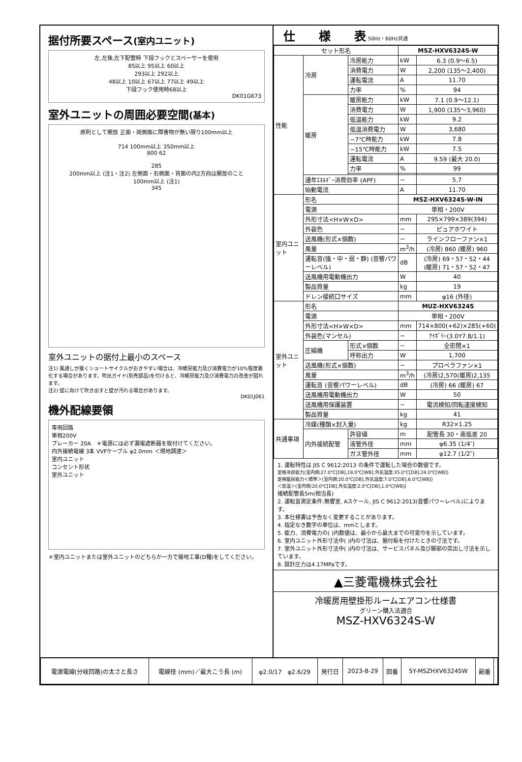据付所要スペース(室内ユニット)
左,左後,左下配管時 下段フックとスペーサーを使用
85以上 95以上 60以上
293以上 292以上
48以上 10以上 67以上 77以上 49以上
下段フック使用時68以上
DK01G673
室外ユニットの周囲必要空間(基本)
原則として開放 正面・両側面に障害物が無い限り100mm以上
714 100mm以上 350mm以上
800 62
285
200mm以上 (注1・注2) 左側面・右側面・背面の内2方向は開放のこと
100mm以上 (注1)
345
室外ユニットの据付上最小のスペース
注1) 風通しが悪くショートサイクルがおきやすい場合は、冷暖房能力及び消費電力が10%程度悪化する場合があります。吹出ガイド(別売部品)を付けると、冷暖房能力及び消費電力の改善が図れます。
注2) 壁に向けて吹き出すと壁が汚れる場合があります。
DK01J061
機外配線要領
専用回路
単相200V
ブレーカー 20A　＊電源には必ず漏電遮断器を取付けてください。
内外接続電線 3本 VVFケーブル φ2.0mm ＜現地調達＞
室内ユニット
コンセント形状
室外ユニット
＊室内ユニットまたは室外ユニットのどちらか一方で接地工事(D種)をしてください。
仕　　様　　表 50Hz・60Hz共通
| セット形名 | | | MSZ-HXV6324S-W | |
| 性能 | 冷房 | 冷房能力 | kW | 6.3 (0.9～6.5) |
| | | 消費電力 | W | 2,200 (135～2,400) |
| | | 運転電流 | A | 11.70 |
| | | 力率 | % | 94 |
| | 暖房 | 暖房能力 | kW | 7.1 (0.9～12.1) |
| | | 消費電力 | W | 1,900 (135～3,960) |
| | | 低温能力 | kW | 9.2 |
| | | 低温消費電力 | W | 3,680 |
| | | −7℃時能力 | kW | 7.8 |
| | | −15℃時能力 | kW | 7.5 |
| | | 運転電流 | A | 9.59 (最大 20.0) |
| | | 力率 | % | 99 |
| | 通年ｴﾈﾙｷﾞｰ消費効率 (APF) | | − | 5.7 |
| | 始動電流 | | A | 11.70 |
| 室内ユニット | 形名 | | MSZ-HXV6324S-W-IN | |
| | 電源 | | 単相・200V | |
| | 外形寸法<H×W×D> | | mm | 295×799×389(394) |
| | 外装色 | | − | ピュアホワイト |
| | 送風機(形式×個数) | | − | ラインフローファン×1 |
| | 風量 | | m<sup>3</sup>/h | (冷房) 860 (暖房) 960 |
| | 運転音(強・中・弱・静) (音響パワーレベル) | | dB | (冷房) 69・57・52・44 (暖房) 71・57・52・47 |
| | 送風機用電動機出力 | | W | 40 |
| | 製品質量 | | kg | 19 |
| | ドレン接続口サイズ | | mm | φ16 (外径) |
| 室外ユニット | 形名 | | MUZ-HXV6324S | |
| | 電源 | | 単相・200V | |
| | 外形寸法<H×W×D> | | mm | 714×800(+62)×285(+60) |
| | 外装色(マンセル) | | − | ｱｲﾎﾞﾘｰ(3.0Y7.8/1.1) |
| | 圧縮機 | 形式×個数 | − | 全密閉×1 |
| | | 呼称出力 | W | 1,700 |
| | 送風機(形式×個数) | | − | プロペラファン×1 |
| | 風量 | | m<sup>3</sup>/h | (冷房)2,570(暖房)2,135 |
| | 運転音 (音響パワーレベル) | | dB | (冷房) 66 (暖房) 67 |
| | 送風機用電動機出力 | | W | 50 |
| | 送風機用保護装置 | | − | 電流検知/回転速度検知 |
| | 製品質量 | | kg | 41 |
| 共通事項 | 冷媒(種類×封入量) | | kg | R32×1.25 |
| | 内外接続配管 | 許容値 | m | 配管長 30・高低差 20 |
| | | 液管外径 | mm | φ6.35 (1/4″) |
| | | ガス管外径 | mm | φ12.7 (1/2″) |
1. 運転特性は JIS C 9612:2013 の条件で運転した場合の数値です。
定格冷房能力(室内側:27.0℃[DB],19.0℃[WB],外気温度:35.0℃[DB],24.0℃[WB])
定格暖房能力＜標準＞(室内側:20.0℃[DB],外気温度:7.0℃[DB],6.0℃[WB])
＜低温＞(室内側:20.0℃[DB],外気温度:2.0℃[DB],1.0℃[WB])
接続配管長5m(相当長)
2. 運転音測定条件:無響室, Aスケール, JIS C 9612:2013(音響パワーレベル)によります。
3. 本仕様書は予告なく変更することがあります。
4. 指定なき数字の単位は、mmとします。
5. 能力、消費電力の( )内数値は、最小から最大までの可変巾を示しています。
6. 室内ユニット外形寸法中( )内の寸法は、据付板を付けたときの寸法です。
7. 室外ユニット外形寸法中( )内の寸法は、サービスパネル及び脚部の突出し寸法を示しています。
8. 設計圧力は4.17MPaです。
▲三菱電機株式会社
冷暖房用壁掛形ルームエアコン仕様書
グリーン購入法適合
MSZ-HXV6324S-W
| 電源電線(分岐回路)の太さと長さ | 電線径 (mm)／最大こう長 (m) | φ2.0/17 φ2.6/29 | 発行日 | 2023-8-29 | 図番 | SY-MSZHXV6324SW | 副番 | |